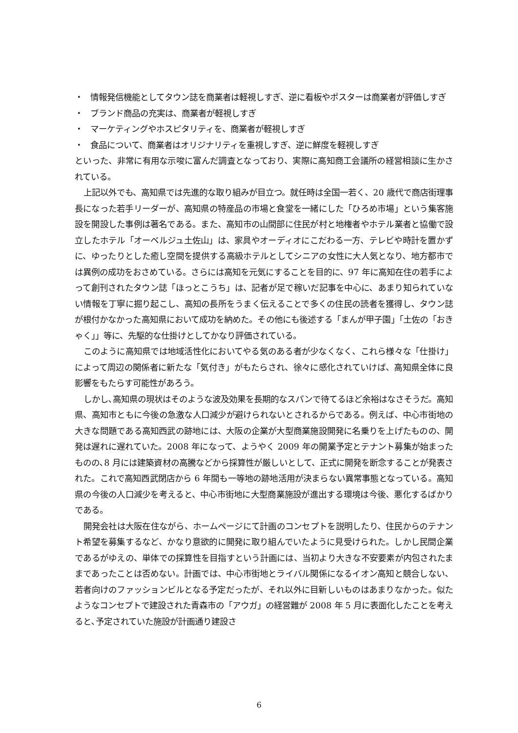・ 情報発信機能としてタウン誌を商業者は軽視しすぎ、逆に看板やポスターは商業者が評価しすぎ
・ ブランド商品の充実は、商業者が軽視しすぎ
・ マーケティングやホスピタリティを、商業者が軽視しすぎ
・ 食品について、商業者はオリジナリティを重視しすぎ、逆に鮮度を軽視しすぎ
といった、非常に有用な示唆に富んだ調査となっており、実際に高知商工会議所の経営相談に生かされている。
上記以外でも、高知県では先進的な取り組みが目立つ。就任時は全国一若く、20 歳代で商店街理事長になった若手リーダーが、高知県の特産品の市場と食堂を一緒にした「ひろめ市場」という集客施設を開設した事例は著名である。また、高知市の山間部に住民が村と地権者やホテル業者と協働で設立したホテル「オーベルジュ土佐山」は、家具やオーディオにこだわる一方、テレビや時計を置かずに、ゆったりとした癒し空間を提供する高級ホテルとしてシニアの女性に大人気となり、地方都市では異例の成功をおさめている。さらには高知を元気にすることを目的に、97 年に高知在住の若手によって創刊されたタウン誌「ほっとこうち」は、記者が足で稼いだ記事を中心に、あまり知られていない情報を丁寧に掘り起こし、高知の長所をうまく伝えることで多くの住民の読者を獲得し、タウン誌が根付かなかった高知県において成功を納めた。その他にも後述する「まんが甲子園」「土佐の「おきゃく」」等に、先駆的な仕掛けとしてかなり評価されている。
このように高知県では地域活性化においてやる気のある者が少なくなく、これら様々な「仕掛け」によって周辺の関係者に新たな「気付き」がもたらされ、徐々に感化されていけば、高知県全体に良影響をもたらす可能性があろう。
しかし､高知県の現状はそのような波及効果を長期的なスパンで待てるほど余裕はなさそうだ。高知県、高知市ともに今後の急激な人口減少が避けられないとされるからである。例えば、中心市街地の大きな問題である高知西武の跡地には、大阪の企業が大型商業施設開発に名乗りを上げたものの、開発は遅れに遅れていた。2008 年になって、ようやく 2009 年の開業予定とテナント募集が始まったものの､8 月には建築資材の高騰などから採算性が厳しいとして、正式に開発を断念することが発表された。これで高知西武閉店から 6 年間も一等地の跡地活用が決まらない異常事態となっている。高知県の今後の人口減少を考えると、中心市街地に大型商業施設が進出する環境は今後、悪化するばかりである。
開発会社は大阪在住ながら、ホームページにて計画のコンセプトを説明したり、住民からのテナント希望を募集するなど、かなり意欲的に開発に取り組んでいたように見受けられた。しかし民間企業であるがゆえの、単体での採算性を目指すという計画には、当初より大きな不安要素が内包されたままであったことは否めない。計画では、中心市街地とライバル関係になるイオン高知と競合しない、若者向けのファッションビルとなる予定だったが、それ以外に目新しいものはあまりなかった。似たようなコンセプトで建設された青森市の「アウガ」の経営難が 2008 年 5 月に表面化したことを考えると､予定されていた施設が計画通り建設さ
6